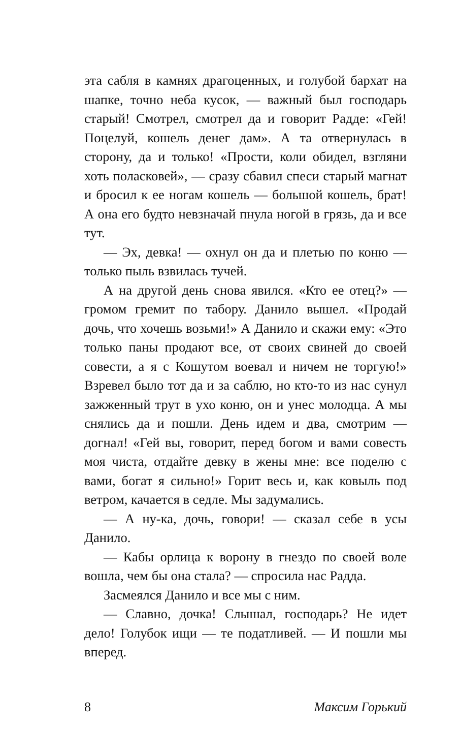эта сабля в камнях драгоценных, и голубой бархат на шапке, точно неба кусок, — важный был господарь старый! Смотрел, смотрел да и говорит Радде: «Гей! Поцелуй, кошель денег дам». А та отвернулась в сторону, да и только! «Прости, коли обидел, взгляни хоть поласковей», — сразу сбавил спеси старый магнат и бросил к ее ногам кошель — большой кошель, брат! А она его будто невзначай пнула ногой в грязь, да и все тут.
— Эх, девка! — охнул он да и плетью по коню — только пыль взвилась тучей.
А на другой день снова явился. «Кто ее отец?» — громом гремит по табору. Данило вышел. «Продай дочь, что хочешь возьми!» А Данило и скажи ему: «Это только паны продают все, от своих свиней до своей совести, а я с Кошутом воевал и ничем не торгую!» Взревел было тот да и за саблю, но кто-то из нас сунул зажженный трут в ухо коню, он и унес молодца. А мы снялись да и пошли. День идем и два, смотрим — догнал! «Гей вы, говорит, перед богом и вами совесть моя чиста, отдайте девку в жены мне: все поделю с вами, богат я сильно!» Горит весь и, как ковыль под ветром, качается в седле. Мы задумались.
— А ну-ка, дочь, говори! — сказал себе в усы Данило.
— Кабы орлица к ворону в гнездо по своей воле вошла, чем бы она стала? — спросила нас Радда.
Засмеялся Данило и все мы с ним.
— Славно, дочка! Слышал, господарь? Не идет дело! Голубок ищи — те податливей. — И пошли мы вперед.
8 Максим Горький